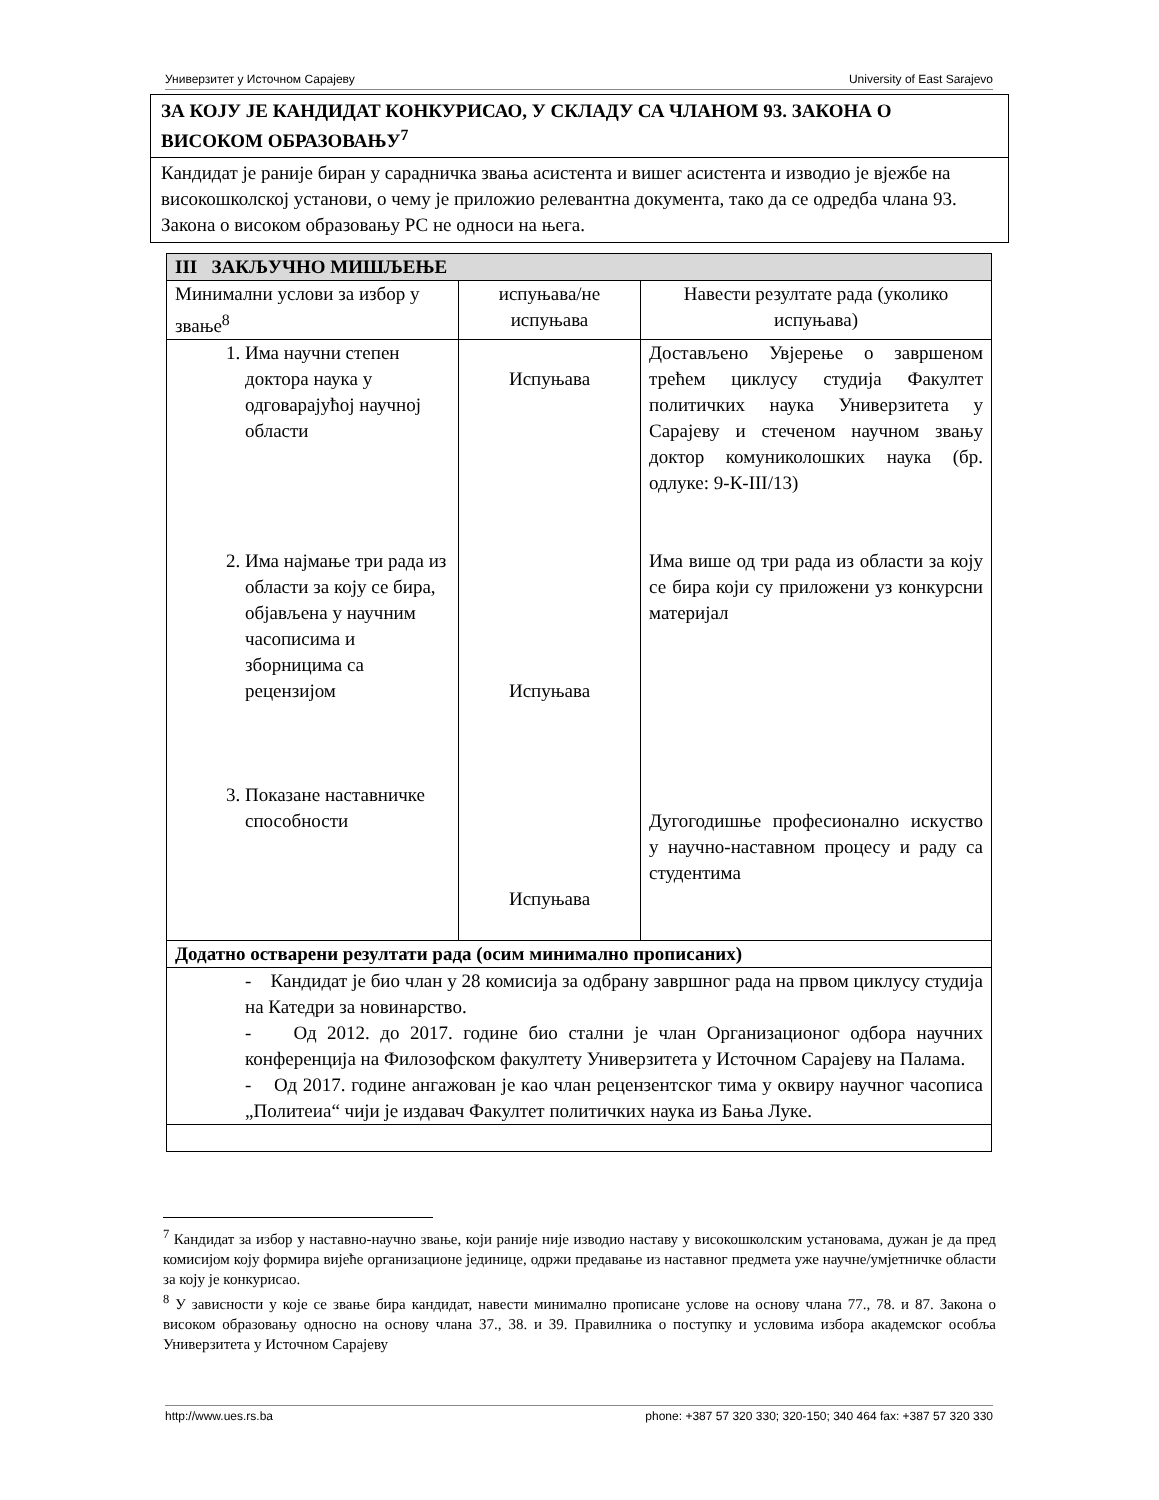Универзитет у Источном Сарајеву University of East Sarajevo
ЗА КОЈУ ЈЕ КАНДИДАТ КОНКУРИСАО, У СКЛАДУ СА ЧЛАНОМ 93. ЗАКОНА О ВИСОКОМ ОБРАЗОВАЊУ<sup>7</sup>
Кандидат је раније биран у сарадничка звања асистента и вишег асистента и изводио је вјежбе на високошколској установи, о чему је приложио релевантна документа, тако да се одредба члана 93. Закона о високом образовању РС не односи на њега.
| III ЗАКЉУЧНО МИШЉЕЊЕ | | |
| --- | --- | --- |
| Минимални услови за избор у звање<sup>8</sup> | испуњава/не испуњава | Навести резултате рада (уколико испуњава) |
| 1. Има научни степен доктора наука у одговарајућој научној области 2. Има најмање три рада из области за коју се бира, објављена у научним часописима и зборницима са рецензијом 3. Показане наставничке способности | Испуњава Испуњава Испуњава | Достављено Увјерење о завршеном трећем циклусу студија Факултет политичких наука Универзитета у Сарајеву и стеченом научном звању доктор комуниколошких наука (бр. одлуке: 9-К-III/13) Има више од три рада из области за коју се бира који су приложени уз конкурсни материјал Дугогодишње професионално искуство у научно-наставном процесу и раду са студентима |
| Додатно остварени резултати рада (осим минимално прописаних) | | |
| - Кандидат је био члан у 28 комисија за одбрану завршног рада на првом циклусу студија на Катедри за новинарство. - Од 2012. до 2017. године био стални је члан Организационог одбора научних конференција на Филозофском факултету Универзитета у Источном Сарајеву на Палама. - Од 2017. године ангажован је као члан рецензентског тима у оквиру научног часописа „Политеиа“ чији је издавач Факултет политичких наука из Бања Луке. | | |
<sup>7</sup> Кандидат за избор у наставно-научно звање, који раније није изводио наставу у високошколским установама, дужан је да пред комисијом коју формира вијеће организационе јединице, одржи предавање из наставног предмета уже научне/умјетничке области за коју је конкурисао.
<sup>8</sup> У зависности у које се звање бира кандидат, навести минимално прописане услове на основу члана 77., 78. и 87. Закона о високом образовању односно на основу члана 37., 38. и 39. Правилника о поступку и условима избора академског особља Универзитета у Источном Сарајеву
http://www.ues.rs.ba phone: +387 57 320 330; 320-150; 340 464 fax: +387 57 320 330